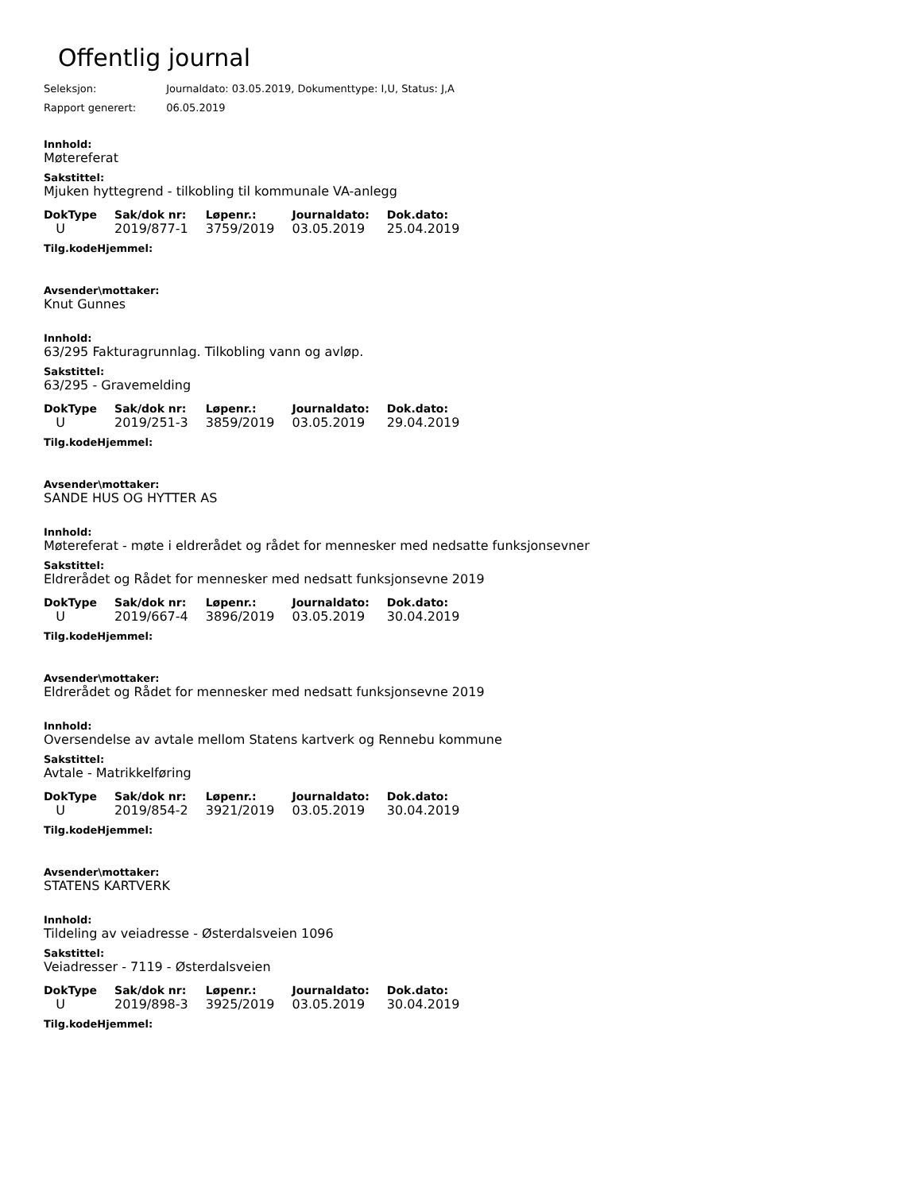Offentlig journal
Seleksjon: Journaldato: 03.05.2019, Dokumenttype: I,U, Status: J,A
Rapport generert: 06.05.2019
Innhold:
Møtereferat
Sakstittel:
Mjuken hyttegrend - tilkobling til kommunale VA-anlegg
| DokType | Sak/dok nr: | Løpenr.: | Journaldato: | Dok.dato: |
| --- | --- | --- | --- | --- |
| U | 2019/877-1 | 3759/2019 | 03.05.2019 | 25.04.2019 |
Tilg.kodeHjemmel:
Avsender\mottaker:
Knut Gunnes
Innhold:
63/295 Fakturagrunnlag. Tilkobling vann og avløp.
Sakstittel:
63/295 - Gravemelding
| DokType | Sak/dok nr: | Løpenr.: | Journaldato: | Dok.dato: |
| --- | --- | --- | --- | --- |
| U | 2019/251-3 | 3859/2019 | 03.05.2019 | 29.04.2019 |
Tilg.kodeHjemmel:
Avsender\mottaker:
SANDE HUS OG HYTTER AS
Innhold:
Møtereferat - møte i eldrerådet og rådet for mennesker med nedsatte funksjonsevner
Sakstittel:
Eldrerådet og Rådet for mennesker med nedsatt funksjonsevne 2019
| DokType | Sak/dok nr: | Løpenr.: | Journaldato: | Dok.dato: |
| --- | --- | --- | --- | --- |
| U | 2019/667-4 | 3896/2019 | 03.05.2019 | 30.04.2019 |
Tilg.kodeHjemmel:
Avsender\mottaker:
Eldrerådet og Rådet for mennesker med nedsatt funksjonsevne 2019
Innhold:
Oversendelse av avtale mellom Statens kartverk og Rennebu kommune
Sakstittel:
Avtale - Matrikkelføring
| DokType | Sak/dok nr: | Løpenr.: | Journaldato: | Dok.dato: |
| --- | --- | --- | --- | --- |
| U | 2019/854-2 | 3921/2019 | 03.05.2019 | 30.04.2019 |
Tilg.kodeHjemmel:
Avsender\mottaker:
STATENS KARTVERK
Innhold:
Tildeling av veiadresse - Østerdalsveien 1096
Sakstittel:
Veiadresser - 7119 - Østerdalsveien
| DokType | Sak/dok nr: | Løpenr.: | Journaldato: | Dok.dato: |
| --- | --- | --- | --- | --- |
| U | 2019/898-3 | 3925/2019 | 03.05.2019 | 30.04.2019 |
Tilg.kodeHjemmel: